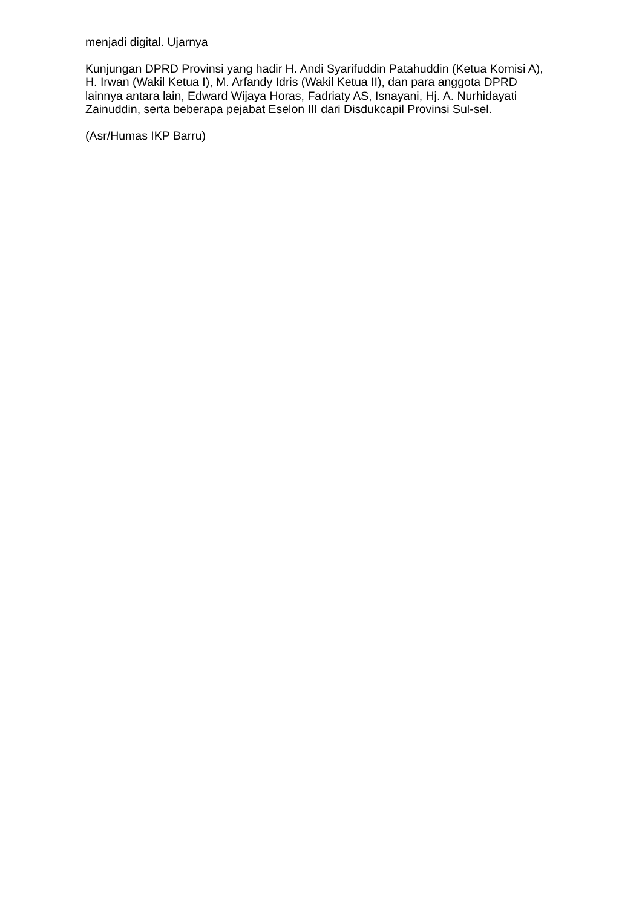menjadi digital. Ujarnya
Kunjungan DPRD Provinsi yang hadir H. Andi Syarifuddin Patahuddin (Ketua Komisi A), H. Irwan (Wakil Ketua I), M. Arfandy Idris (Wakil Ketua II), dan para anggota DPRD lainnya antara lain, Edward Wijaya Horas, Fadriaty AS, Isnayani, Hj. A. Nurhidayati Zainuddin, serta beberapa pejabat Eselon III dari Disdukcapil Provinsi Sul-sel.
(Asr/Humas IKP Barru)